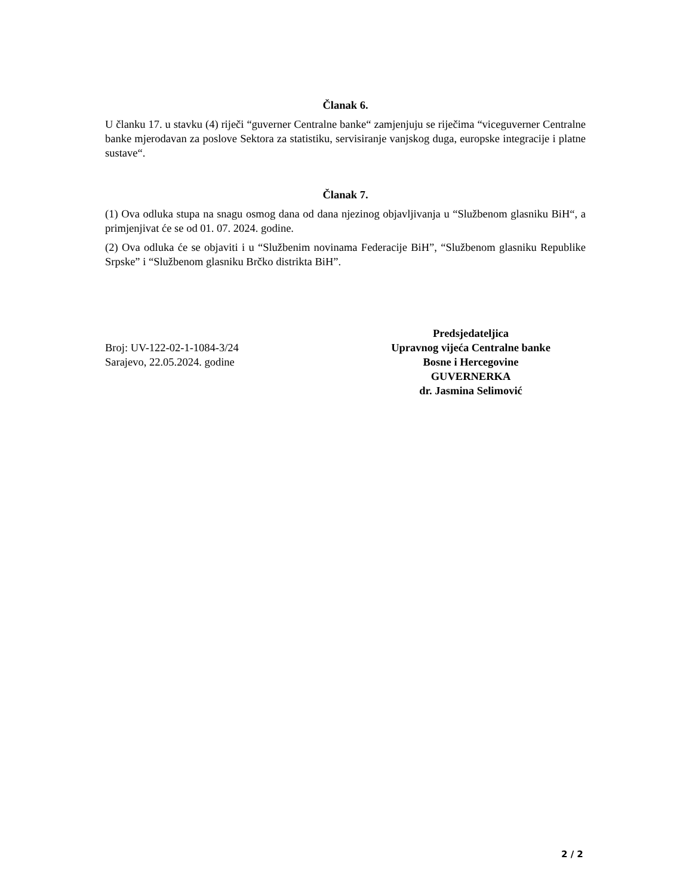Članak 6.
U članku 17. u stavku (4) riječi “guverner Centralne banke“ zamjenjuju se riječima “viceguverner Centralne banke mjerodavan za poslove Sektora za statistiku, servisiranje vanjskog duga, europske integracije i platne sustave“.
Članak 7.
(1) Ova odluka stupa na snagu osmog dana od dana njezinog objavljivanja u “Službenom glasniku BiH“, a primjenjivat će se od 01. 07. 2024. godine.
(2) Ova odluka će se objaviti i u “Službenim novinama Federacije BiH”, “Službenom glasniku Republike Srpske” i “Službenom glasniku Brčko distrikta BiH”.
Broj: UV-122-02-1-1084-3/24
Sarajevo, 22.05.2024. godine
Predsjedateljica
Upravnog vijeća Centralne banke
Bosne i Hercegovine
GUVERNERKA
dr. Jasmina Selimović
2 / 2